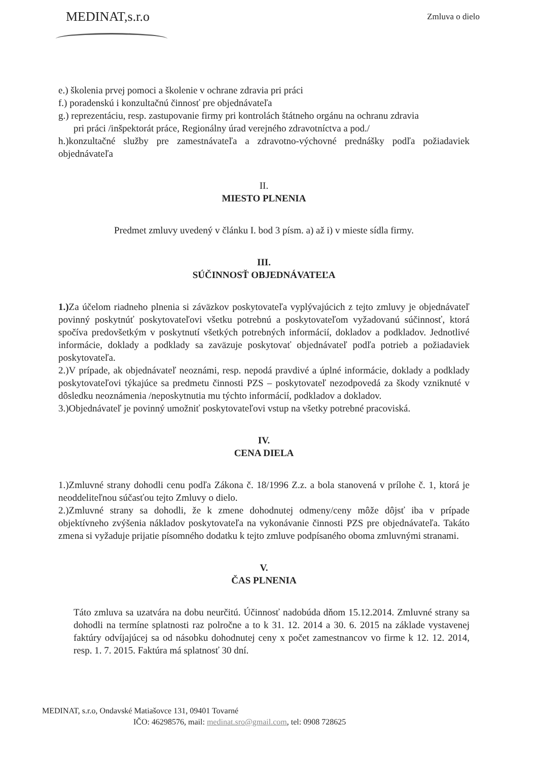MEDINAT,s.r.o
Zmluva o dielo
e.) školenia prvej pomoci a školenie v ochrane zdravia pri práci
f.) poradenskú i konzultačnú činnosť pre objednávateľa
g.) reprezentáciu, resp. zastupovanie firmy pri kontrolách štátneho orgánu na ochranu zdravia
pri práci /inšpektorát práce, Regionálny úrad verejného zdravotníctva a pod./
h.)konzultačné služby pre zamestnávateľa a zdravotno-výchovné prednášky podľa požiadaviek objednávateľa
II.
MIESTO PLNENIA
Predmet zmluvy uvedený v článku I. bod 3 písm. a) až i) v mieste sídla firmy.
III.
SÚČINNOSŤ OBJEDNÁVATEĽA
1.) Za účelom riadneho plnenia si záväzkov poskytovateľa vyplývajúcich z tejto zmluvy je objednávateľ povinný poskytnúť poskytovateľovi všetku potrebnú a poskytovateľom vyžadovanú súčinnosť, ktorá spočíva predovšetkým v poskytnutí všetkých potrebných informácií, dokladov a podkladov. Jednotlivé informácie, doklady a podklady sa zaväzuje poskytovať objednávateľ podľa potrieb a požiadaviek poskytovateľa.
2.)V prípade, ak objednávateľ neoznámi, resp. nepodá pravdivé a úplné informácie, doklady a podklady poskytovateľovi týkajúce sa predmetu činnosti PZS – poskytovateľ nezodpovedá za škody vzniknuté v dôsledku neoznámenia /neposkytnutia mu týchto informácií, podkladov a dokladov.
3.)Objednávateľ je povinný umožniť poskytovateľovi vstup na všetky potrebné pracoviská.
IV.
CENA DIELA
1.)Zmluvné strany dohodli cenu podľa Zákona č. 18/1996 Z.z. a bola stanovená v prílohe č. 1, ktorá je neoddeliteľnou súčasťou tejto Zmluvy o dielo.
2.)Zmluvné strany sa dohodli, že k zmene dohodnutej odmeny/ceny môže dôjsť iba v prípade objektívneho zvýšenia nákladov poskytovateľa na vykonávanie činnosti PZS pre objednávateľa. Takáto zmena si vyžaduje prijatie písomného dodatku k tejto zmluve podpísaného oboma zmluvnými stranami.
V.
ČAS PLNENIA
Táto zmluva sa uzatvára na dobu neurčitú. Účinnosť nadobúda dňom 15.12.2014. Zmluvné strany sa dohodli na termíne splatnosti raz polročne a to k 31. 12. 2014 a 30. 6. 2015 na základe vystavenej faktúry odvíjajúcej sa od násobku dohodnutej ceny x počet zamestnancov vo firme k 12. 12. 2014, resp. 1. 7. 2015. Faktúra má splatnosť 30 dní.
MEDINAT, s.r.o, Ondavské Matiašovce 131, 09401 Tovarné
IČO: 46298576, mail: medinat.sro@gmail.com, tel: 0908 728625